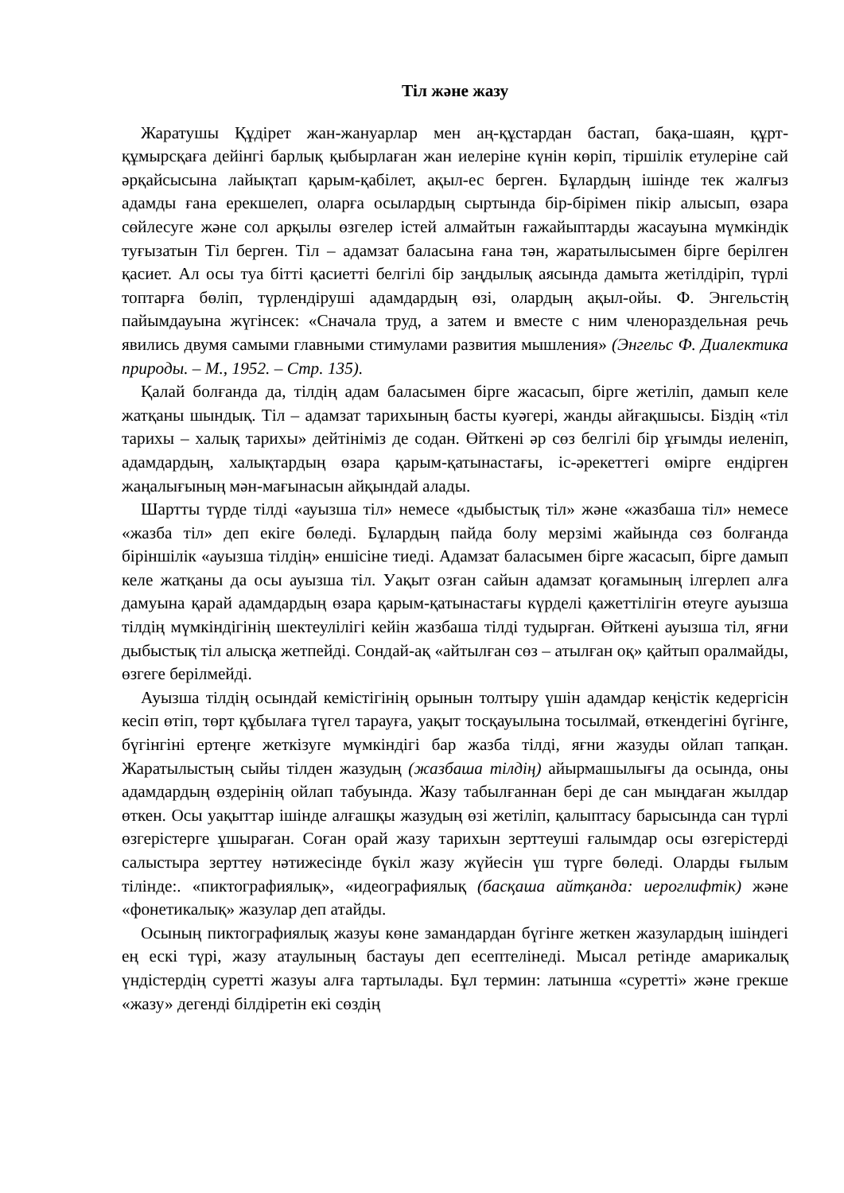Тіл және жазу
Жаратушы Құдірет жан-жануарлар мен аң-құстардан бастап, бақа-шаян, құрт-құмырсқаға дейінгі барлық қыбырлаған жан иелеріне күнін көріп, тіршілік етулеріне сай әрқайсысына лайықтап қарым-қабілет, ақыл-ес берген. Бұлардың ішінде тек жалғыз адамды ғана ерекшелеп, оларға осылардың сыртында бір-бірімен пікір алысып, өзара сөйлесуге және сол арқылы өзгелер істей алмайтын ғажайыптарды жасауына мүмкіндік туғызатын Тіл берген. Тіл – адамзат баласына ғана тән, жаратылысымен бірге берілген қасиет. Ал осы туа бітті қасиетті белгілі бір заңдылық аясында дамыта жетілдіріп, түрлі топтарға бөліп, түрлендіруші адамдардың өзі, олардың ақыл-ойы. Ф. Энгельстің пайымдауына жүгінсек: «Сначала труд, а затем и вместе с ним членораздельная речь явились двумя самыми главными стимулами развития мышления» (Энгельс Ф. Диалектика природы. – М., 1952. – Стр. 135).
Қалай болғанда да, тілдің адам баласымен бірге жасасып, бірге жетіліп, дамып келе жатқаны шындық. Тіл – адамзат тарихының басты куәгері, жанды айғақшысы. Біздің «тіл тарихы – халық тарихы» дейтініміз де содан. Өйткені әр сөз белгілі бір ұғымды иеленіп, адамдардың, халықтардың өзара қарым-қатынастағы, іс-әрекеттегі өмірге ендірген жаңалығының мән-мағынасын айқындай алады.
Шартты түрде тілді «ауызша тіл» немесе «дыбыстық тіл» және «жазбаша тіл» немесе «жазба тіл» деп екіге бөледі. Бұлардың пайда болу мерзімі жайында сөз болғанда біріншілік «ауызша тілдің» еншісіне тиеді. Адамзат баласымен бірге жасасып, бірге дамып келе жатқаны да осы ауызша тіл. Уақыт озған сайын адамзат қоғамының ілгерлеп алға дамуына қарай адамдардың өзара қарым-қатынастағы күрделі қажеттілігін өтеуге ауызша тілдің мүмкіндігінің шектеулілігі кейін жазбаша тілді тудырған. Өйткені ауызша тіл, яғни дыбыстық тіл алысқа жетпейді. Сондай-ақ «айтылған сөз – атылған оқ» қайтып оралмайды, өзгеге берілмейді.
Ауызша тілдің осындай кемістігінің орынын толтыру үшін адамдар кеңістік кедергісін кесіп өтіп, төрт құбылаға түгел тарауға, уақыт тосқауылына тосылмай, өткендегіні бүгінге, бүгінгіні ертеңге жеткізуге мүмкіндігі бар жазба тілді, яғни жазуды ойлап тапқан. Жаратылыстың сыйы тілден жазудың (жазбаша тілдің) айырмашылығы да осында, оны адамдардың өздерінің ойлап табуында. Жазу табылғаннан бері де сан мыңдаған жылдар өткен. Осы уақыттар ішінде алғашқы жазудың өзі жетіліп, қалыптасу барысында сан түрлі өзгерістерге ұшыраған. Соған орай жазу тарихын зерттеуші ғалымдар осы өзгерістерді салыстыра зерттеу нәтижесінде бүкіл жазу жүйесін үш түрге бөледі. Оларды ғылым тілінде:. «пиктографиялық», «идеографиялық (басқаша айтқанда: иероглифтік) және «фонетикалық» жазулар деп атайды.
Осының пиктографиялық жазуы көне замандардан бүгінге жеткен жазулардың ішіндегі ең ескі түрі, жазу атаулының бастауы деп есептелінеді. Мысал ретінде амарикалық үндістердің суретті жазуы алға тартылады. Бұл термин: латынша «суретті» және грекше «жазу» дегенді білдіретін екі сөздің